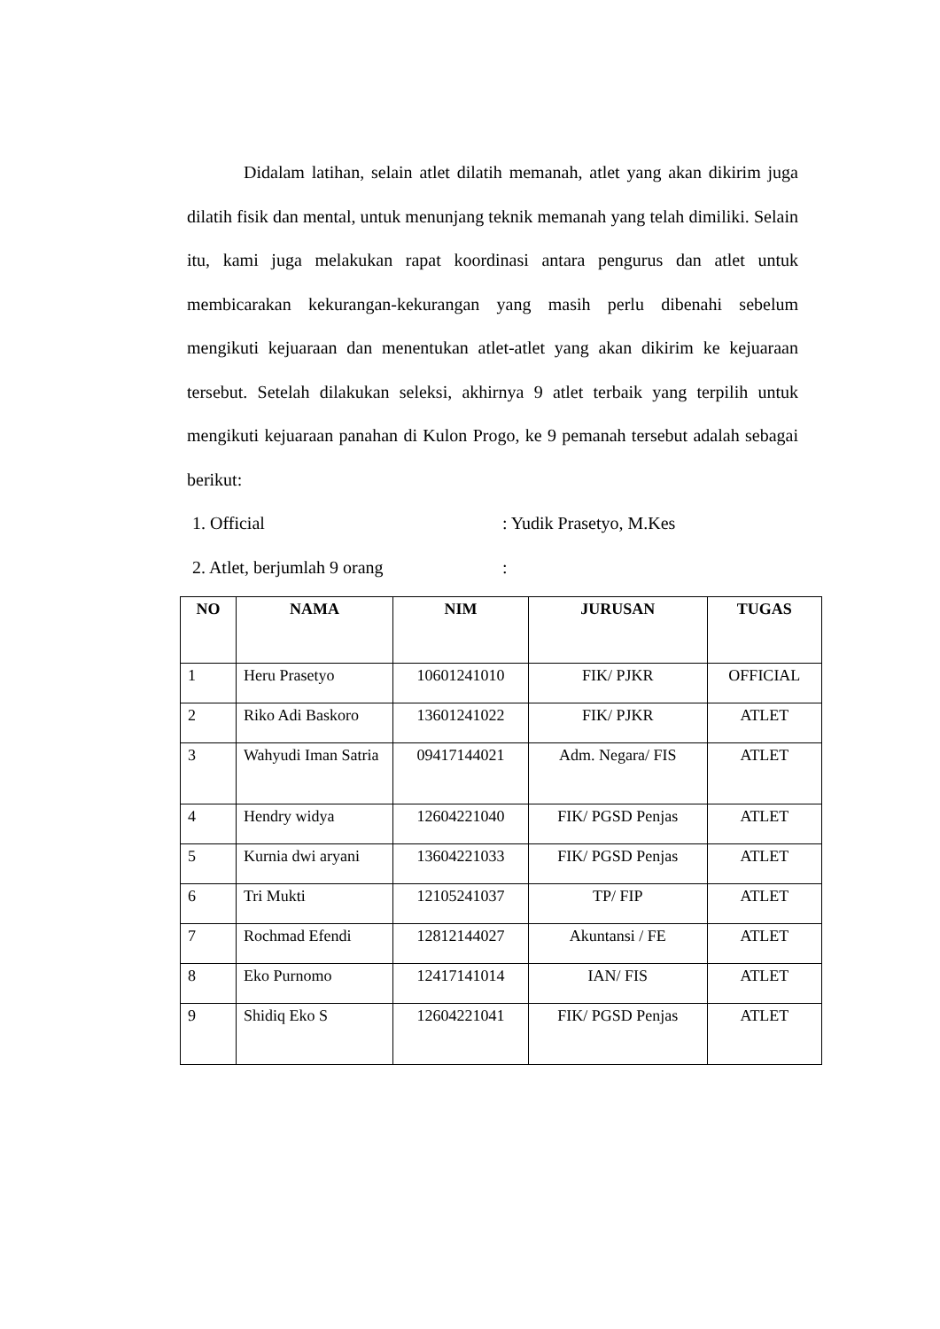Didalam latihan, selain atlet dilatih memanah, atlet yang akan dikirim juga dilatih fisik dan mental, untuk menunjang teknik memanah yang telah dimiliki. Selain itu, kami juga melakukan rapat koordinasi antara pengurus dan atlet untuk membicarakan kekurangan-kekurangan yang masih perlu dibenahi sebelum mengikuti kejuaraan dan menentukan atlet-atlet yang akan dikirim ke kejuaraan tersebut. Setelah dilakukan seleksi, akhirnya 9 atlet terbaik yang terpilih untuk mengikuti kejuaraan panahan di Kulon Progo, ke 9 pemanah tersebut adalah sebagai berikut:
1. Official: Yudik Prasetyo, M.Kes
2. Atlet, berjumlah 9 orang:
| NO | NAMA | NIM | JURUSAN | TUGAS |
| --- | --- | --- | --- | --- |
| 1 | Heru Prasetyo | 10601241010 | FIK/ PJKR | OFFICIAL |
| 2 | Riko Adi Baskoro | 13601241022 | FIK/ PJKR | ATLET |
| 3 | Wahyudi Iman Satria | 09417144021 | Adm. Negara/ FIS | ATLET |
| 4 | Hendry widya | 12604221040 | FIK/ PGSD Penjas | ATLET |
| 5 | Kurnia dwi aryani | 13604221033 | FIK/ PGSD Penjas | ATLET |
| 6 | Tri Mukti | 12105241037 | TP/ FIP | ATLET |
| 7 | Rochmad Efendi | 12812144027 | Akuntansi / FE | ATLET |
| 8 | Eko Purnomo | 12417141014 | IAN/ FIS | ATLET |
| 9 | Shidiq Eko S | 12604221041 | FIK/ PGSD Penjas | ATLET |